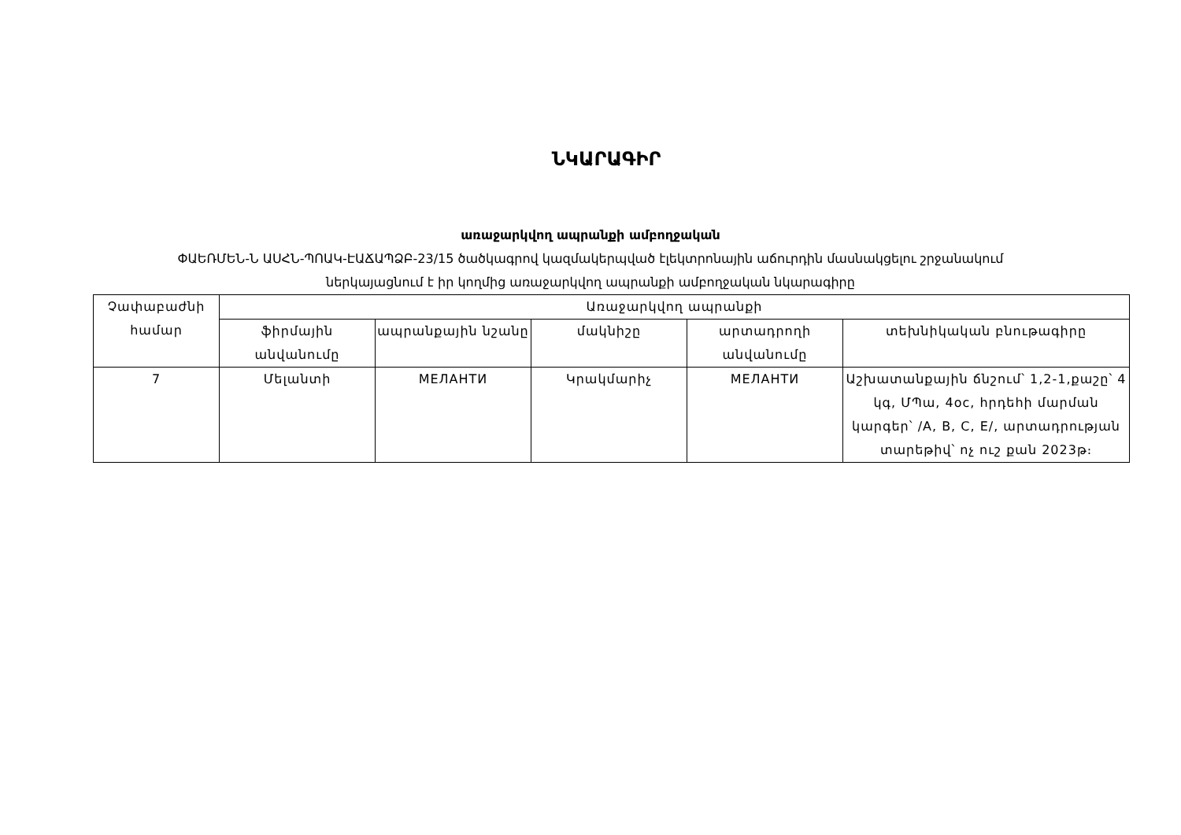ՆԿԱՐԱԳԻՐ
առաջարկվող ապրանքի ամբողջական
ՓԱԵՌՄԵՆ-Ն ԱՍՀՆ-ՊՈԱԿ-ԷԱՃԱՊՁԲ-23/15 ծածկագրով կազմակերպված էլեկտրոնային աճուրդին մասնակցելու շրջանակում
ներկայացնում է իր կողմից առաջարկվող ապրանքի ամբողջական նկարագիրը
| Չափաբաժնի համար | Առաջարկվող ապրանքի | | | | |
| --- | --- | --- | --- | --- | --- |
| | ֆիրմային անվանումը | ապրանքային նշանը | մակնիշը | արտադրողի անվանումը | տեխնիկական բնութագիրը |
| 7 | Մելանտի | МЕЛАНТИ | Կրակմարիչ | МЕЛАНТИ | Աշխատանքային ճնշում՝ 1,2-1,քաշը՝ 4 կգ, ՄՊա, 4oc, հրդեհի մարման կարգեր՝ /A, B, C, E/, արտադրության տարեթիվ՝ ոչ ուշ քան 2023թ։ |